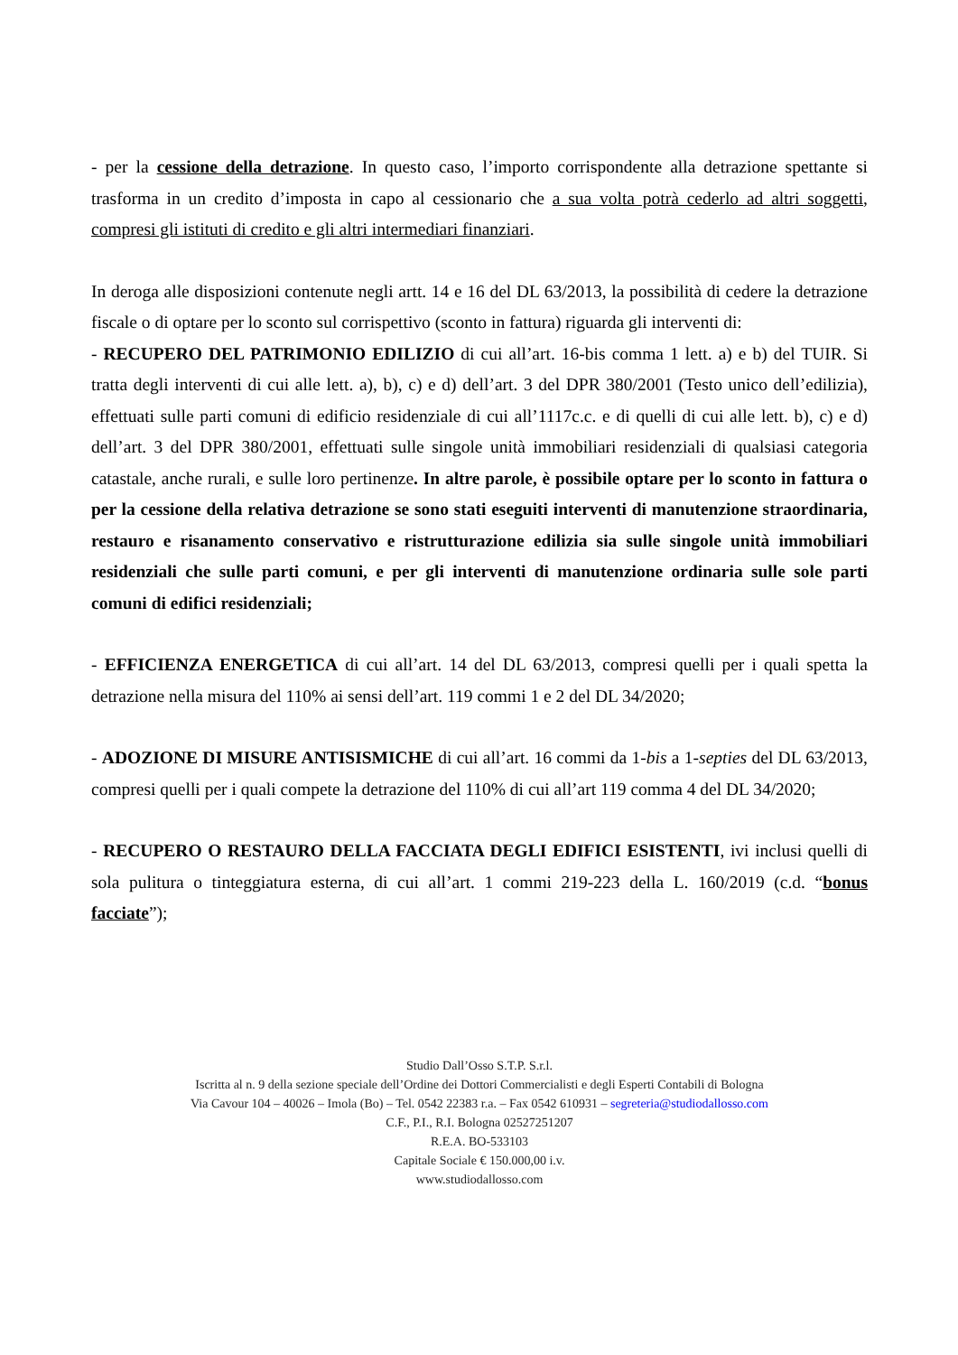- per la cessione della detrazione. In questo caso, l’importo corrispondente alla detrazione spettante si trasforma in un credito d’imposta in capo al cessionario che a sua volta potrà cederlo ad altri soggetti, compresi gli istituti di credito e gli altri intermediari finanziari.
In deroga alle disposizioni contenute negli artt. 14 e 16 del DL 63/2013, la possibilità di cedere la detrazione fiscale o di optare per lo sconto sul corrispettivo (sconto in fattura) riguarda gli interventi di:
- RECUPERO DEL PATRIMONIO EDILIZIO di cui all’art. 16-bis comma 1 lett. a) e b) del TUIR. Si tratta degli interventi di cui alle lett. a), b), c) e d) dell’art. 3 del DPR 380/2001 (Testo unico dell’edilizia), effettuati sulle parti comuni di edificio residenziale di cui all’1117c.c. e di quelli di cui alle lett. b), c) e d) dell’art. 3 del DPR 380/2001, effettuati sulle singole unità immobiliari residenziali di qualsiasi categoria catastale, anche rurali, e sulle loro pertinenze. In altre parole, è possibile optare per lo sconto in fattura o per la cessione della relativa detrazione se sono stati eseguiti interventi di manutenzione straordinaria, restauro e risanamento conservativo e ristrutturazione edilizia sia sulle singole unità immobiliari residenziali che sulle parti comuni, e per gli interventi di manutenzione ordinaria sulle sole parti comuni di edifici residenziali;
- EFFICIENZA ENERGETICA di cui all’art. 14 del DL 63/2013, compresi quelli per i quali spetta la detrazione nella misura del 110% ai sensi dell’art. 119 commi 1 e 2 del DL 34/2020;
- ADOZIONE DI MISURE ANTISISMICHE di cui all’art. 16 commi da 1-bis a 1-septies del DL 63/2013, compresi quelli per i quali compete la detrazione del 110% di cui all’art 119 comma 4 del DL 34/2020;
- RECUPERO O RESTAURO DELLA FACCIATA DEGLI EDIFICI ESISTENTI, ivi inclusi quelli di sola pulitura o tinteggiatura esterna, di cui all’art. 1 commi 219-223 della L. 160/2019 (c.d. “bonus facciate”);
Studio Dall’Osso S.T.P. S.r.l.
Iscritta al n. 9 della sezione speciale dell’Ordine dei Dottori Commercialisti e degli Esperti Contabili di Bologna
Via Cavour 104 – 40026 – Imola (Bo) – Tel. 0542 22383 r.a. – Fax 0542 610931 – segreteria@studiodallosso.com
C.F., P.I., R.I. Bologna 02527251207
R.E.A. BO-533103
Capitale Sociale € 150.000,00 i.v.
www.studiodallosso.com